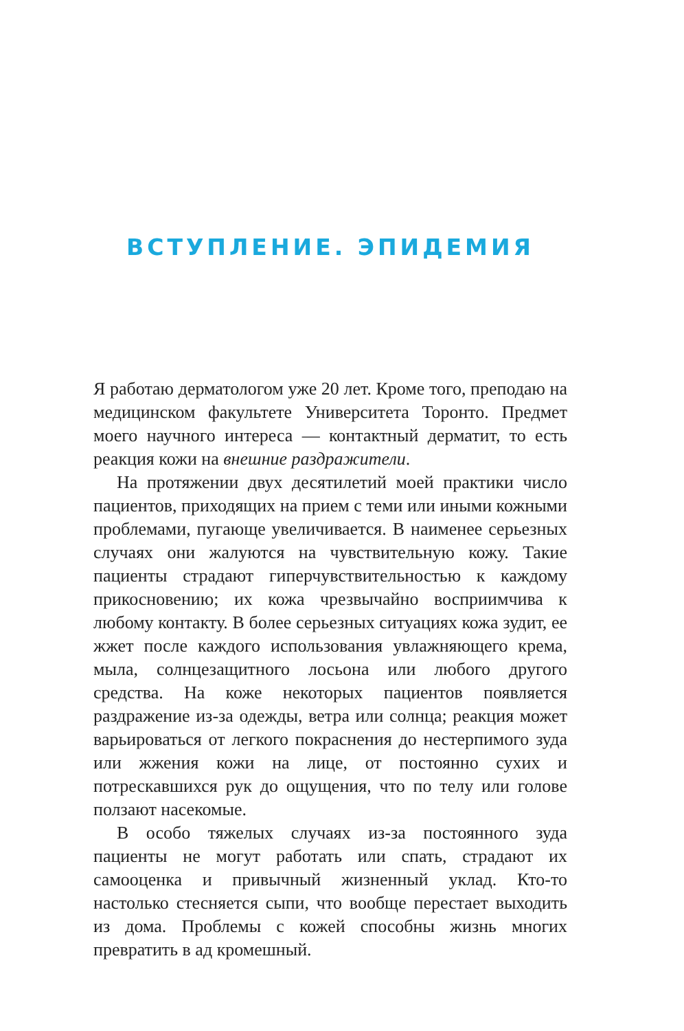ВСТУПЛЕНИЕ. ЭПИДЕМИЯ
Я работаю дерматологом уже 20 лет. Кроме того, преподаю на медицинском факультете Университета Торонто. Предмет моего научного интереса — контактный дерматит, то есть реакция кожи на внешние раздражители.
На протяжении двух десятилетий моей практики число пациентов, приходящих на прием с теми или иными кожными проблемами, пугающе увеличивается. В наименее серьезных случаях они жалуются на чувствительную кожу. Такие пациенты страдают гиперчувствительностью к каждому прикосновению; их кожа чрезвычайно восприимчива к любому контакту. В более серьезных ситуациях кожа зудит, ее жжет после каждого использования увлажняющего крема, мыла, солнцезащитного лосьона или любого другого средства. На коже некоторых пациентов появляется раздражение из-за одежды, ветра или солнца; реакция может варьироваться от легкого покраснения до нестерпимого зуда или жжения кожи на лице, от постоянно сухих и потрескавшихся рук до ощущения, что по телу или голове ползают насекомые.
В особо тяжелых случаях из-за постоянного зуда пациенты не могут работать или спать, страдают их самооценка и привычный жизненный уклад. Кто-то настолько стесняется сыпи, что вообще перестает выходить из дома. Проблемы с кожей способны жизнь многих превратить в ад кромешный.